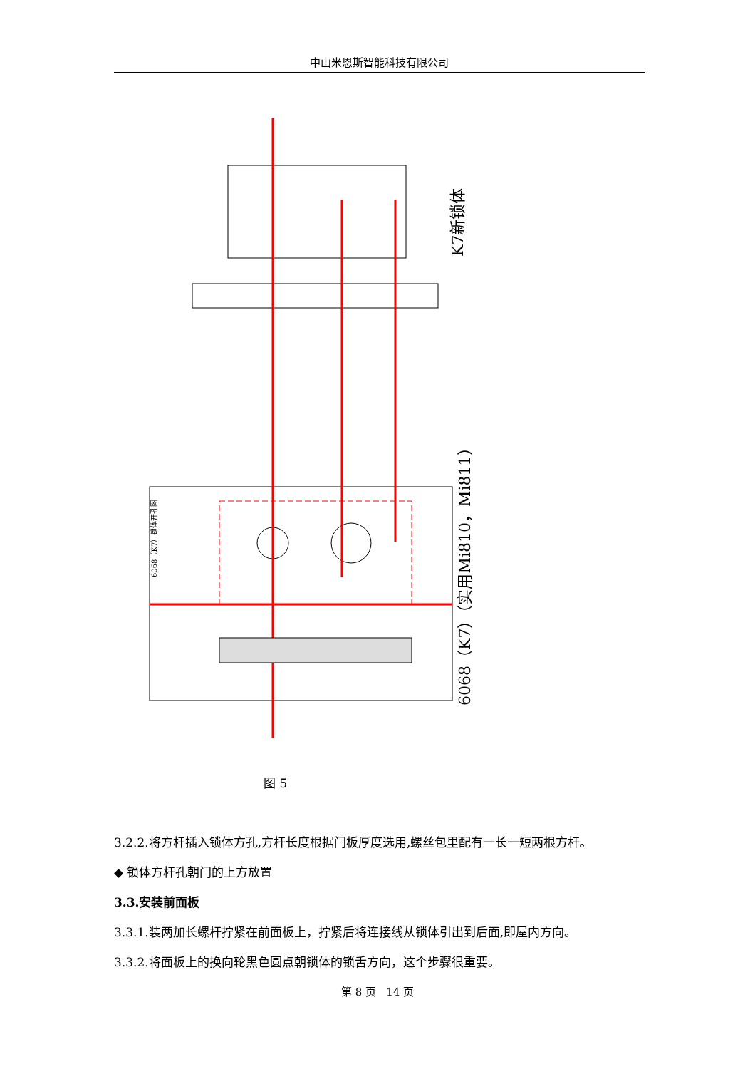中山米恩斯智能科技有限公司
K7新锁体
6068（K7）（实用Mi810，Mi811）
6068（K7）锁体开孔图
图 5
3.2.2.将方杆插入锁体方孔,方杆长度根据门板厚度选用,螺丝包里配有一长一短两根方杆。
◆ 锁体方杆孔朝门的上方放置
3.3.安装前面板
3.3.1.装两加长螺杆拧紧在前面板上，拧紧后将连接线从锁体引出到后面,即屋内方向。
3.3.2.将面板上的换向轮黑色圆点朝锁体的锁舌方向，这个步骤很重要。
第 8 页 14 页